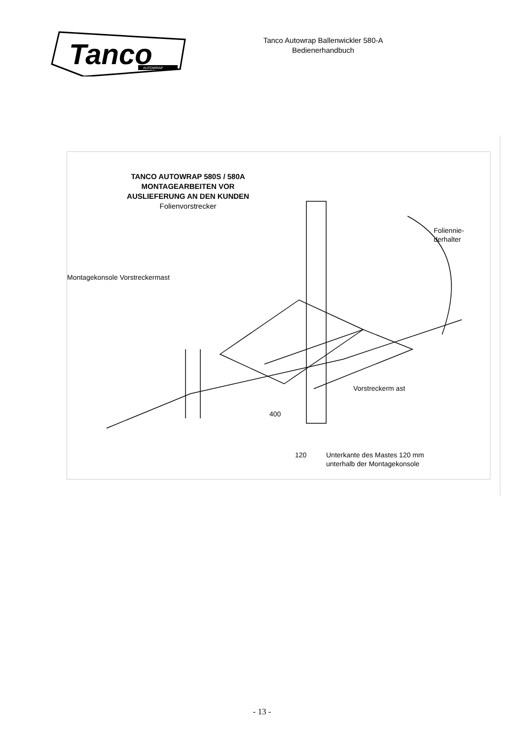Tanco
AUTOWRAP
Tanco Autowrap Ballenwickler 580-A
Bedienerhandbuch
TANCO AUTOWRAP 580S / 580A
MONTAGEARBEITEN VOR
AUSLIEFERUNG AN DEN KUNDEN
Folienvorstrecker
Montagekonsole Vorstreckermast
Foliennie-
derhalter
Vorstreckerm ast
400
120
Unterkante des Mastes 120 mm
unterhalb der Montagekonsole
- 13 -